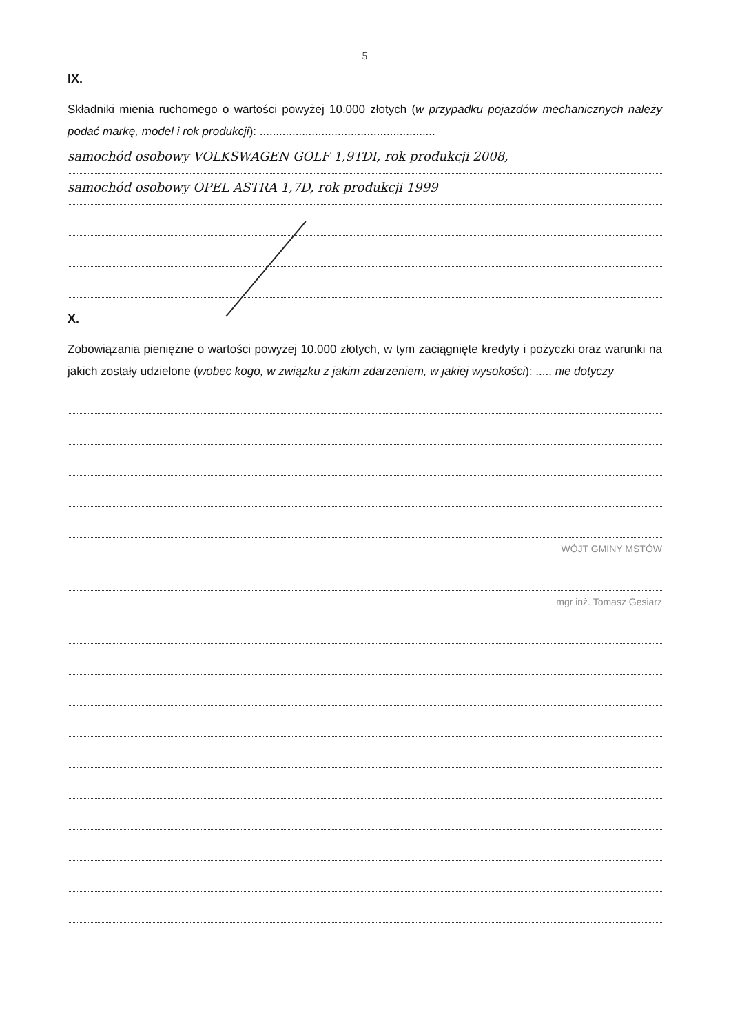5
IX.
Składniki mienia ruchomego o wartości powyżej 10.000 złotych (w przypadku pojazdów mechanicznych należy podać markę, model i rok produkcji): ......................................................
samochód osobowy VOLKSWAGEN GOLF 1,9TDI, rok produkcji 2008,
samochód osobowy OPEL ASTRA 1,7D, rok produkcji 1999
X.
Zobowiązania pieniężne o wartości powyżej 10.000 złotych, w tym zaciągnięte kredyty i pożyczki oraz warunki na jakich zostały udzielone (wobec kogo, w związku z jakim zdarzeniem, w jakiej wysokości): ..... nie dotyczy
WÓJT GMINY MSTÓW
mgr inż. Tomasz Gęsiarz